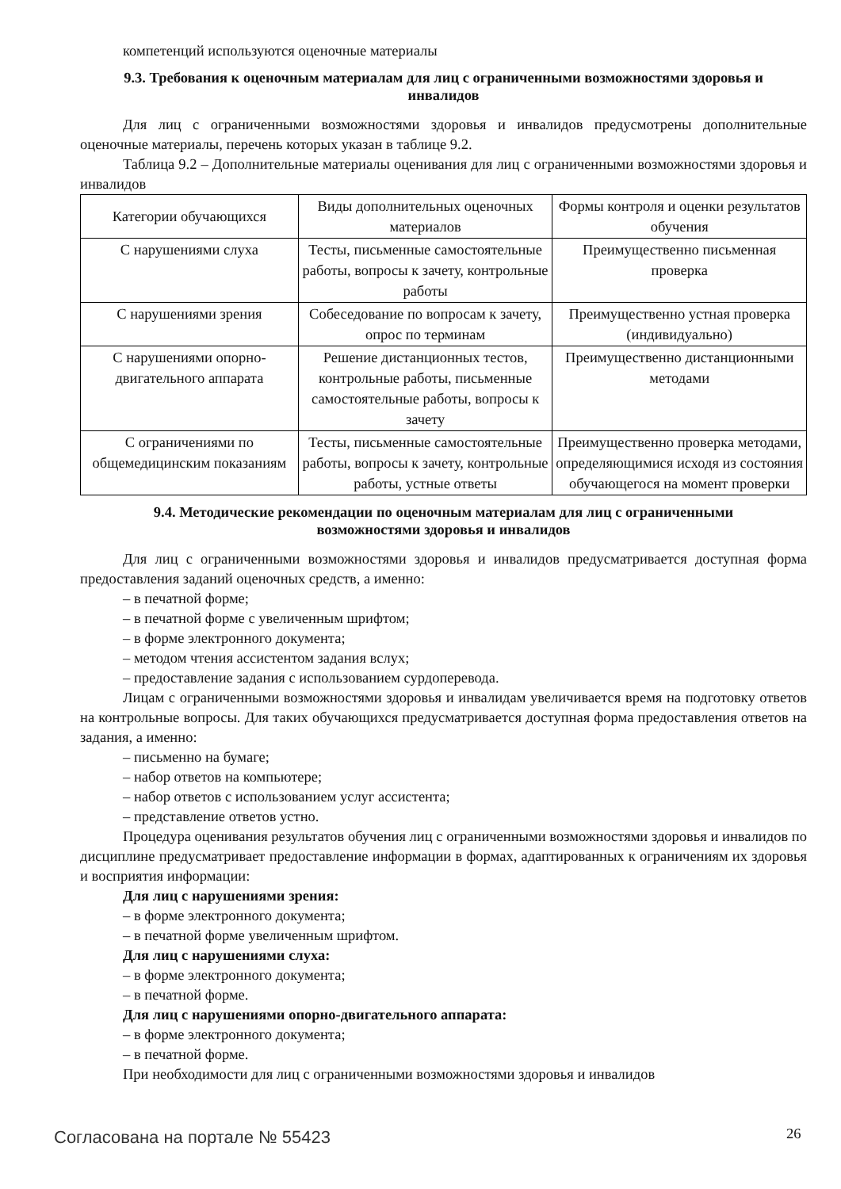компетенций используются оценочные материалы
9.3. Требования к оценочным материалам для лиц с ограниченными возможностями здоровья и инвалидов
Для лиц с ограниченными возможностями здоровья и инвалидов предусмотрены дополнительные оценочные материалы, перечень которых указан в таблице 9.2.
Таблица 9.2 – Дополнительные материалы оценивания для лиц с ограниченными возможностями здоровья и инвалидов
| Категории обучающихся | Виды дополнительных оценочных материалов | Формы контроля и оценки результатов обучения |
| С нарушениями слуха | Тесты, письменные самостоятельные работы, вопросы к зачету, контрольные работы | Преимущественно письменная проверка |
| С нарушениями зрения | Собеседование по вопросам к зачету, опрос по терминам | Преимущественно устная проверка (индивидуально) |
| С нарушениями опорно-двигательного аппарата | Решение дистанционных тестов, контрольные работы, письменные самостоятельные работы, вопросы к зачету | Преимущественно дистанционными методами |
| С ограничениями по общемедицинским показаниям | Тесты, письменные самостоятельные работы, вопросы к зачету, контрольные работы, устные ответы | Преимущественно проверка методами, определяющимися исходя из состояния обучающегося на момент проверки |
9.4. Методические рекомендации по оценочным материалам для лиц с ограниченными возможностями здоровья и инвалидов
Для лиц с ограниченными возможностями здоровья и инвалидов предусматривается доступная форма предоставления заданий оценочных средств, а именно:
– в печатной форме;
– в печатной форме с увеличенным шрифтом;
– в форме электронного документа;
– методом чтения ассистентом задания вслух;
– предоставление задания с использованием сурдоперевода.
Лицам с ограниченными возможностями здоровья и инвалидам увеличивается время на подготовку ответов на контрольные вопросы. Для таких обучающихся предусматривается доступная форма предоставления ответов на задания, а именно:
– письменно на бумаге;
– набор ответов на компьютере;
– набор ответов с использованием услуг ассистента;
– представление ответов устно.
Процедура оценивания результатов обучения лиц с ограниченными возможностями здоровья и инвалидов по дисциплине предусматривает предоставление информации в формах, адаптированных к ограничениям их здоровья и восприятия информации:
Для лиц с нарушениями зрения:
– в форме электронного документа;
– в печатной форме увеличенным шрифтом.
Для лиц с нарушениями слуха:
– в форме электронного документа;
– в печатной форме.
Для лиц с нарушениями опорно-двигательного аппарата:
– в форме электронного документа;
– в печатной форме.
При необходимости для лиц с ограниченными возможностями здоровья и инвалидов
Согласована на портале № 55423 26